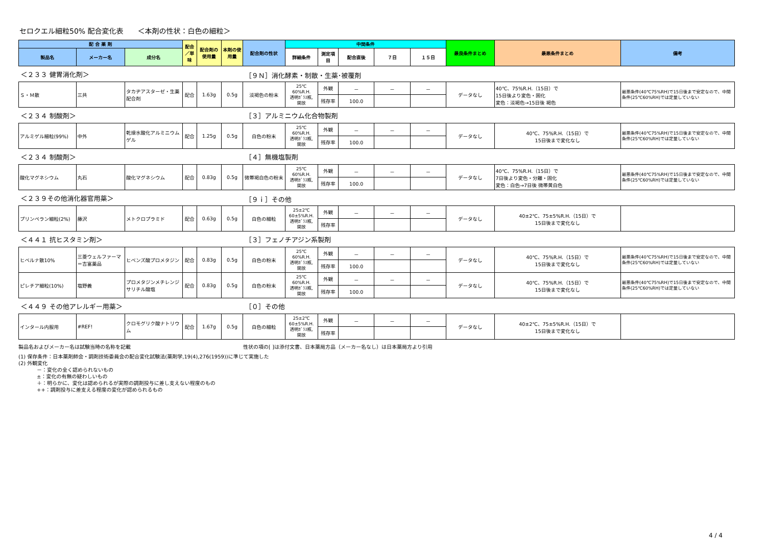セロクエル細粒50% 配合変化表　　＜本剤の性状：白色の細粒＞
| 配 合 薬 剤 | | | 配合／単味 | 配合剤の使用量 | 本剤の使用量 | 配合剤の性状 | 中間条件 | | | | | 最良条件まとめ | 最悪条件まとめ | 備考 |
| --- | --- | --- | --- | --- | --- | --- | --- | --- | --- | --- | --- | --- | --- | --- |
| 製品名 | メーカー名 | 成分名 | | | | | 詳細条件 | 測定項目 | 配合直後 | ７日 | １５日 | | | |
| ＜２３３ 健胃消化剤＞ | | | | | | ［９Ｎ］消化酵素・制散・生薬･被覆剤 | | | | | | | | |
| Ｓ・Ｍ散 | 三共 | タカヂアスターゼ・生薬配合剤 | 配合 | 1.63g | 0.5g | 淡褐色の粉末 | 25℃ 60%R.H. 透明ｶﾞﾗｽ瓶, 開放 | 外観 | － | － | － | データなし | 40℃、75%R.H.（15日）で 15日後より変色・固化 変色：淡褐色→15日後 褐色 | 最悪条件(40℃75%RH)で15日後まで安定なので、中間条件(25℃60%RH)では定量していない |
| | | | | | | | | 残存率 | 100.0 | | | | | |
| ＜２３４ 制酸剤＞ | | | | | | ［３］アルミニウム化合物製剤 | | | | | | | | |
| アルミゲル細粒(99%) | 中外 | 乾燥水酸化アルミニウムゲル | 配合 | 1.25g | 0.5g | 白色の粉末 | 25℃ 60%R.H. 透明ｶﾞﾗｽ瓶, 開放 | 外観 | － | － | － | データなし | 40℃、75%R.H.（15日）で 15日後まで変化なし | 最悪条件(40℃75%RH)で15日後まで安定なので、中間条件(25℃60%RH)では定量していない |
| | | | | | | | | 残存率 | 100.0 | | | | | |
| ＜２３４ 制酸剤＞ | | | | | | ［４］無機塩製剤 | | | | | | | | |
| 酸化マグネシウム | 丸石 | 酸化マグネシウム | 配合 | 0.83g | 0.5g | 微帯褐白色の粉末 | 25℃ 60%R.H. 透明ｶﾞﾗｽ瓶, 開放 | 外観 | － | － | － | データなし | 40℃、75%R.H.（15日）で 7日後より変色・分離・固化 変色：白色→7日後 微帯黄白色 | 最悪条件(40℃75%RH)で15日後まで安定なので、中間条件(25℃60%RH)では定量していない |
| | | | | | | | | 残存率 | 100.0 | | | | | |
| ＜２３９その他消化器官用薬＞ | | | | | | ［９ｉ］その他 | | | | | | | | |
| プリンペラン細粒(2%) | 藤沢 | メトクロプラミド | 配合 | 0.63g | 0.5g | 白色の細粒 | 25±2℃ 60±5%R.H. 透明ｶﾞﾗｽ瓶, 開放 | 外観 | － | － | － | データなし | 40±2℃、75±5%R.H.（15日）で 15日後まで変化なし | |
| | | | | | | | | 残存率 | | | | | | |
| ＜４４１ 抗ヒスタミン剤＞ | | | | | | ［３］フェノチアジン系製剤 | | | | | | | | |
| ヒベルナ散10% | 三菱ウェルファーマ＝吉富薬品 | ヒベンズ酸プロメタジン | 配合 | 0.83g | 0.5g | 白色の粉末 | 25℃ 60%R.H. 透明ｶﾞﾗｽ瓶, 開放 | 外観 | － | － | － | データなし | 40℃、75%R.H.（15日）で 15日後まで変化なし | 最悪条件(40℃75%RH)で15日後まで安定なので、中間条件(25℃60%RH)では定量していない |
| | | | | | | | | 残存率 | 100.0 | | | | | |
| ピレチア細粒(10%) | 塩野義 | プロメタジンメチレンジサリチル酸塩 | 配合 | 0.83g | 0.5g | 白色の粉末 | 25℃ 60%R.H. 透明ｶﾞﾗｽ瓶, 開放 | 外観 | － | － | － | データなし | 40℃、75%R.H.（15日）で 15日後まで変化なし | 最悪条件(40℃75%RH)で15日後まで安定なので、中間条件(25℃60%RH)では定量していない |
| | | | | | | | | 残存率 | 100.0 | | | | | |
| ＜４４９ その他アレルギー用薬＞ | | | | | | ［０］その他 | | | | | | | | |
| インタール内服用 | #REF! | クロモグリク酸ナトリウム | 配合 | 1.67g | 0.5g | 白色の細粒 | 25±2℃ 60±5%R.H. 透明ｶﾞﾗｽ瓶, 開放 | 外観 | － | － | － | データなし | 40±2℃、75±5%R.H.（15日）で 15日後まで変化なし | |
| | | | | | | | | 残存率 | | | | | | |
製品名およびメーカー名は試験当時の名称を記載 性状の項の[ ]は添付文書、日本薬局方品（メーカー名なし）は日本薬局方より引用
(1) 保存条件：日本薬剤師会・調剤技術委員会の配合変化試験法(薬剤学,19(4),276(1959))に準じて実施した
(2) 外観変化
－：変化の全く認められないもの
±：変化の有無の疑わしいもの
＋：明らかに、変化は認められるが実際の調剤投与に差し支えない程度のもの
++：調剤投与に差支える程度の変化が認められるもの
4 / 4